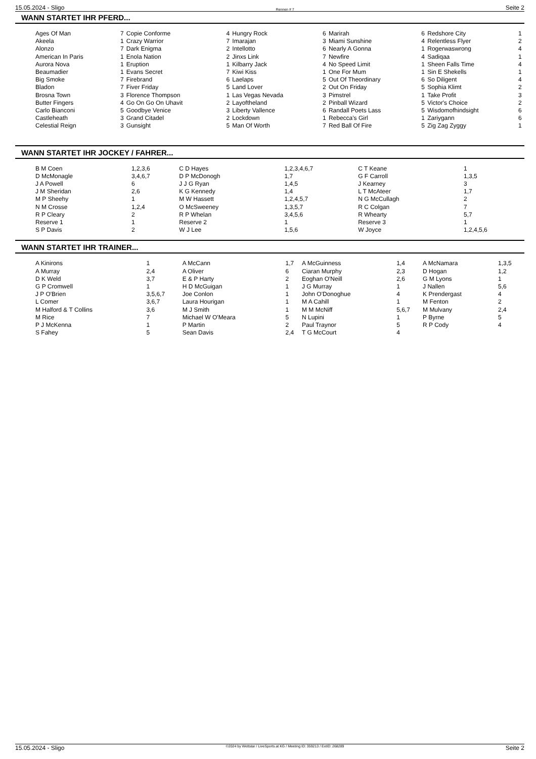15.05.2024 - Sligo Rennen # 7 Seite 2
WANN STARTET IHR PFERD...
| Ages Of Man | 7 | Copie Conforme | 4 | Hungry Rock | 6 | Marirah | 6 | Redshore City | 1 |
| Akeela | 1 | Crazy Warrior | 7 | Imarajan | 3 | Miami Sunshine | 4 | Relentless Flyer | 2 |
| Alonzo | 7 | Dark Enigma | 2 | Intellotto | 6 | Nearly A Gonna | 1 | Rogerwaswrong | 4 |
| American In Paris | 1 | Enola Nation | 2 | Jinxs Link | 7 | Newfire | 4 | Sadiqaa | 1 |
| Aurora Nova | 1 | Eruption | 1 | Kilbarry Jack | 4 | No Speed Limit | 1 | Sheen Falls Time | 4 |
| Beaumadier | 1 | Evans Secret | 7 | Kiwi Kiss | 1 | One For Mum | 1 | Sin E Shekells | 1 |
| Big Smoke | 7 | Firebrand | 6 | Laelaps | 5 | Out Of Theordinary | 6 | So Diligent | 4 |
| Bladon | 7 | Fiver Friday | 5 | Land Lover | 2 | Out On Friday | 5 | Sophia Klimt | 2 |
| Brosna Town | 3 | Florence Thompson | 1 | Las Vegas Nevada | 3 | Pimstrel | 1 | Take Profit | 3 |
| Butter Fingers | 4 | Go On Go On Uhavit | 2 | Layoftheland | 2 | Pinball Wizard | 5 | Victor's Choice | 2 |
| Carlo Bianconi | 5 | Goodbye Venice | 3 | Liberty Vallence | 6 | Randall Poets Lass | 5 | Wisdomofhindsight | 6 |
| Castleheath | 3 | Grand Citadel | 2 | Lockdown | 1 | Rebecca's Girl | 1 | Zariygann | 6 |
| Celestial Reign | 3 | Gunsight | 5 | Man Of Worth | 7 | Red Ball Of Fire | 5 | Zig Zag Zyggy | 1 |
WANN STARTET IHR JOCKEY / FAHRER...
| B M Coen | 1,2,3,6 | C D Hayes | 1,2,3,4,6,7 | C T Keane | 1 |
| D McMonagle | 3,4,6,7 | D P McDonogh | 1,7 | G F Carroll | 1,3,5 |
| J A Powell | 6 | J J G Ryan | 1,4,5 | J Kearney | 3 |
| J M Sheridan | 2,6 | K G Kennedy | 1,4 | L T McAteer | 1,7 |
| M P Sheehy | 1 | M W Hassett | 1,2,4,5,7 | N G McCullagh | 2 |
| N M Crosse | 1,2,4 | O McSweeney | 1,3,5,7 | R C Colgan | 7 |
| R P Cleary | 2 | R P Whelan | 3,4,5,6 | R Whearty | 5,7 |
| Reserve 1 | 1 | Reserve 2 | 1 | Reserve 3 | 1 |
| S P Davis | 2 | W J Lee | 1,5,6 | W Joyce | 1,2,4,5,6 |
WANN STARTET IHR TRAINER...
| A Kinirons | 1 | A McCann | 1,7 | A McGuinness | 1,4 | A McNamara | 1,3,5 |
| A Murray | 2,4 | A Oliver | 6 | Ciaran Murphy | 2,3 | D Hogan | 1,2 |
| D K Weld | 3,7 | E & P Harty | 2 | Eoghan O'Neill | 2,6 | G M Lyons | 1 |
| G P Cromwell | 1 | H D McGuigan | 1 | J G Murray | 1 | J Nallen | 5,6 |
| J P O'Brien | 3,5,6,7 | Joe Conlon | 1 | John O'Donoghue | 4 | K Prendergast | 4 |
| L Comer | 3,6,7 | Laura Hourigan | 1 | M A Cahill | 1 | M Fenton | 2 |
| M Halford & T Collins | 3,6 | M J Smith | 1 | M M McNiff | 5,6,7 | M Mulvany | 2,4 |
| M Rice | 7 | Michael W O'Meara | 5 | N Lupini | 1 | P Byrne | 5 |
| P J McKenna | 1 | P Martin | 2 | Paul Traynor | 5 | R P Cody | 4 |
| S Fahey | 5 | Sean Davis | 2,4 | T G McCourt | 4 | | |
15.05.2024 - Sligo ©2024 by Wettstar / LiveSports.at KG / Meeting ID: 359213 / ExtID: 268289 Seite 2